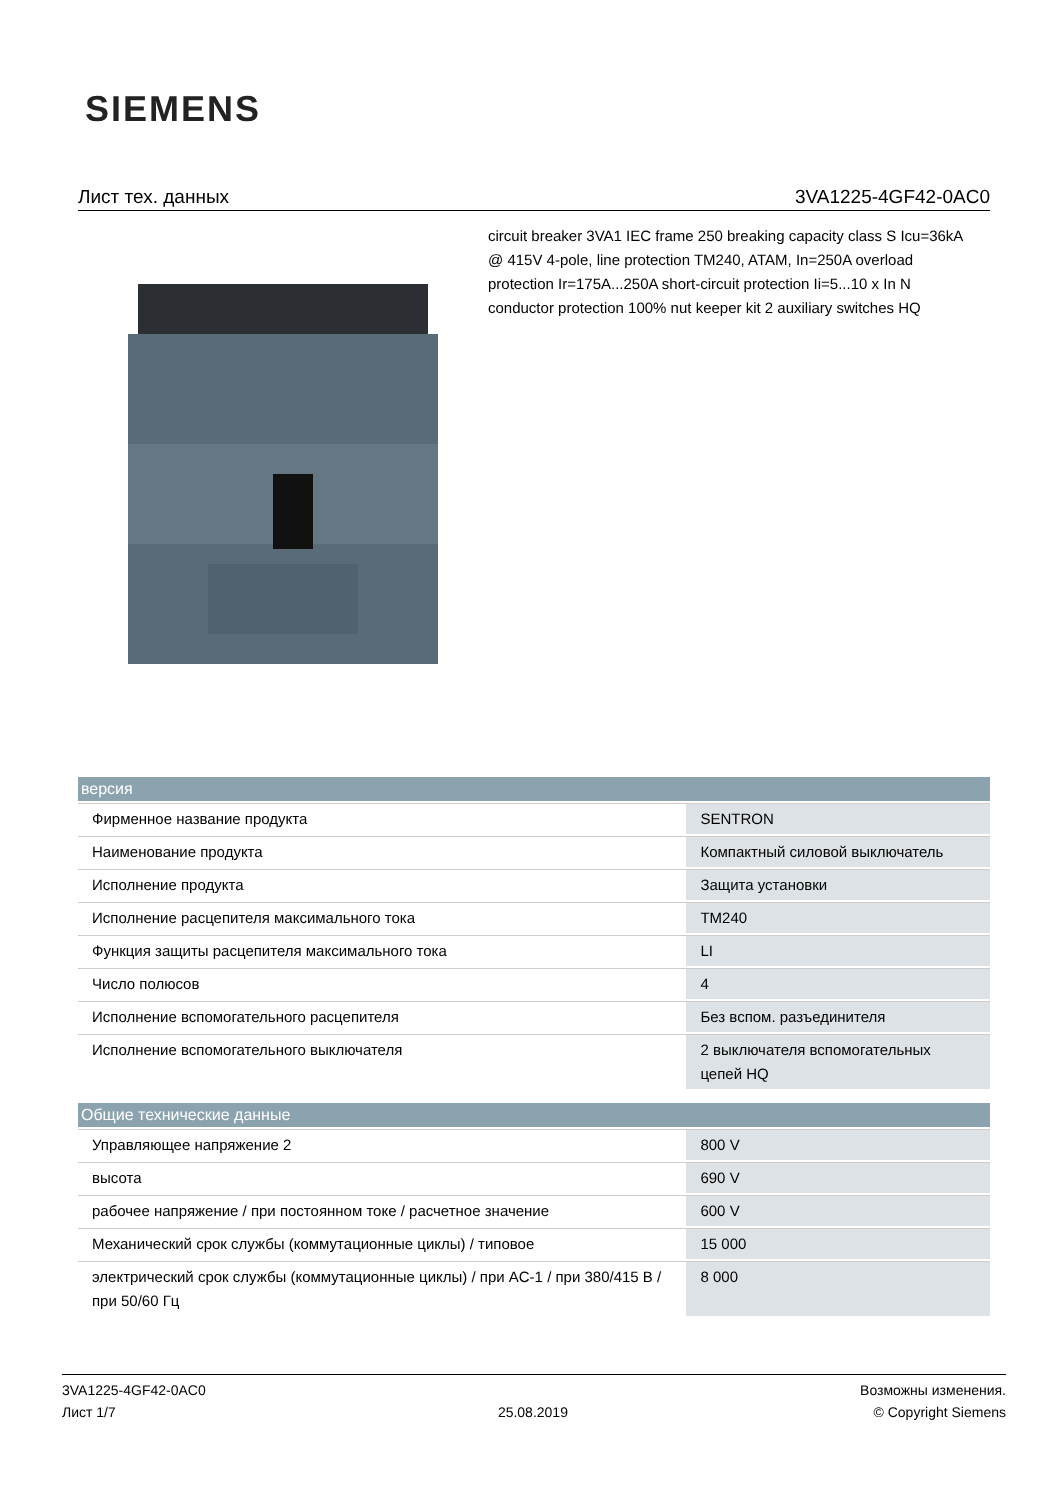SIEMENS
Лист тех. данных 3VA1225-4GF42-0AC0
circuit breaker 3VA1 IEC frame 250 breaking capacity class S Icu=36kA @ 415V 4-pole, line protection TM240, ATAM, In=250A overload protection Ir=175A...250A short-circuit protection Ii=5...10 x In N conductor protection 100% nut keeper kit 2 auxiliary switches HQ
| версия | |
| --- | --- |
| Фирменное название продукта | SENTRON |
| Наименование продукта | Компактный силовой выключатель |
| Исполнение продукта | Защита установки |
| Исполнение расцепителя максимального тока | TM240 |
| Функция защиты расцепителя максимального тока | LI |
| Число полюсов | 4 |
| Исполнение вспомогательного расцепителя | Без вспом. разъединителя |
| Исполнение вспомогательного выключателя | 2 выключателя вспомогательных цепей HQ |
| Общие технические данные | |
| Управляющее напряжение 2 | 800 V |
| высота | 690 V |
| рабочее напряжение / при постоянном токе / расчетное значение | 600 V |
| Механический срок службы (коммутационные циклы) / типовое | 15 000 |
| электрический срок службы (коммутационные циклы) / при AC-1 / при 380/415 В / при 50/60 Гц | 8 000 |
3VA1225-4GF42-0AC0
Лист 1/7
25.08.2019
Возможны изменения.
© Copyright Siemens